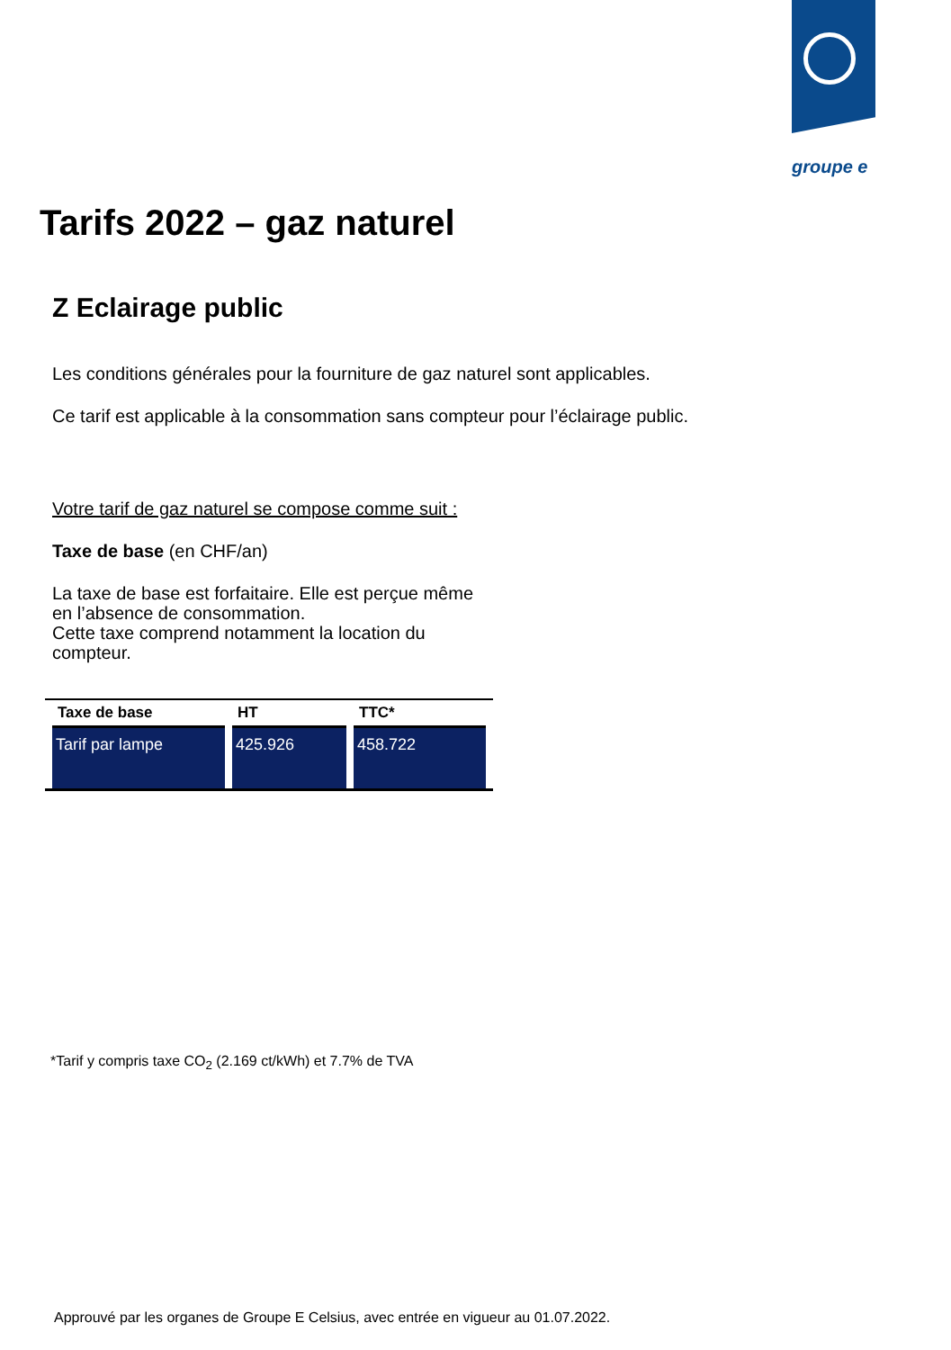groupe e
Tarifs 2022 – gaz naturel
Z Eclairage public
Les conditions générales pour la fourniture de gaz naturel sont applicables.
Ce tarif est applicable à la consommation sans compteur pour l’éclairage public.
Votre tarif de gaz naturel se compose comme suit :
Taxe de base (en CHF/an)
La taxe de base est forfaitaire. Elle est perçue même en l’absence de consommation.
Cette taxe comprend notamment la location du compteur.
| Taxe de base | HT | TTC* |
| --- | --- | --- |
| Tarif par lampe | 425.926 | 458.722 |
*Tarif y compris taxe CO<sub>2</sub> (2.169 ct/kWh) et 7.7% de TVA
Approuvé par les organes de Groupe E Celsius, avec entrée en vigueur au 01.07.2022.